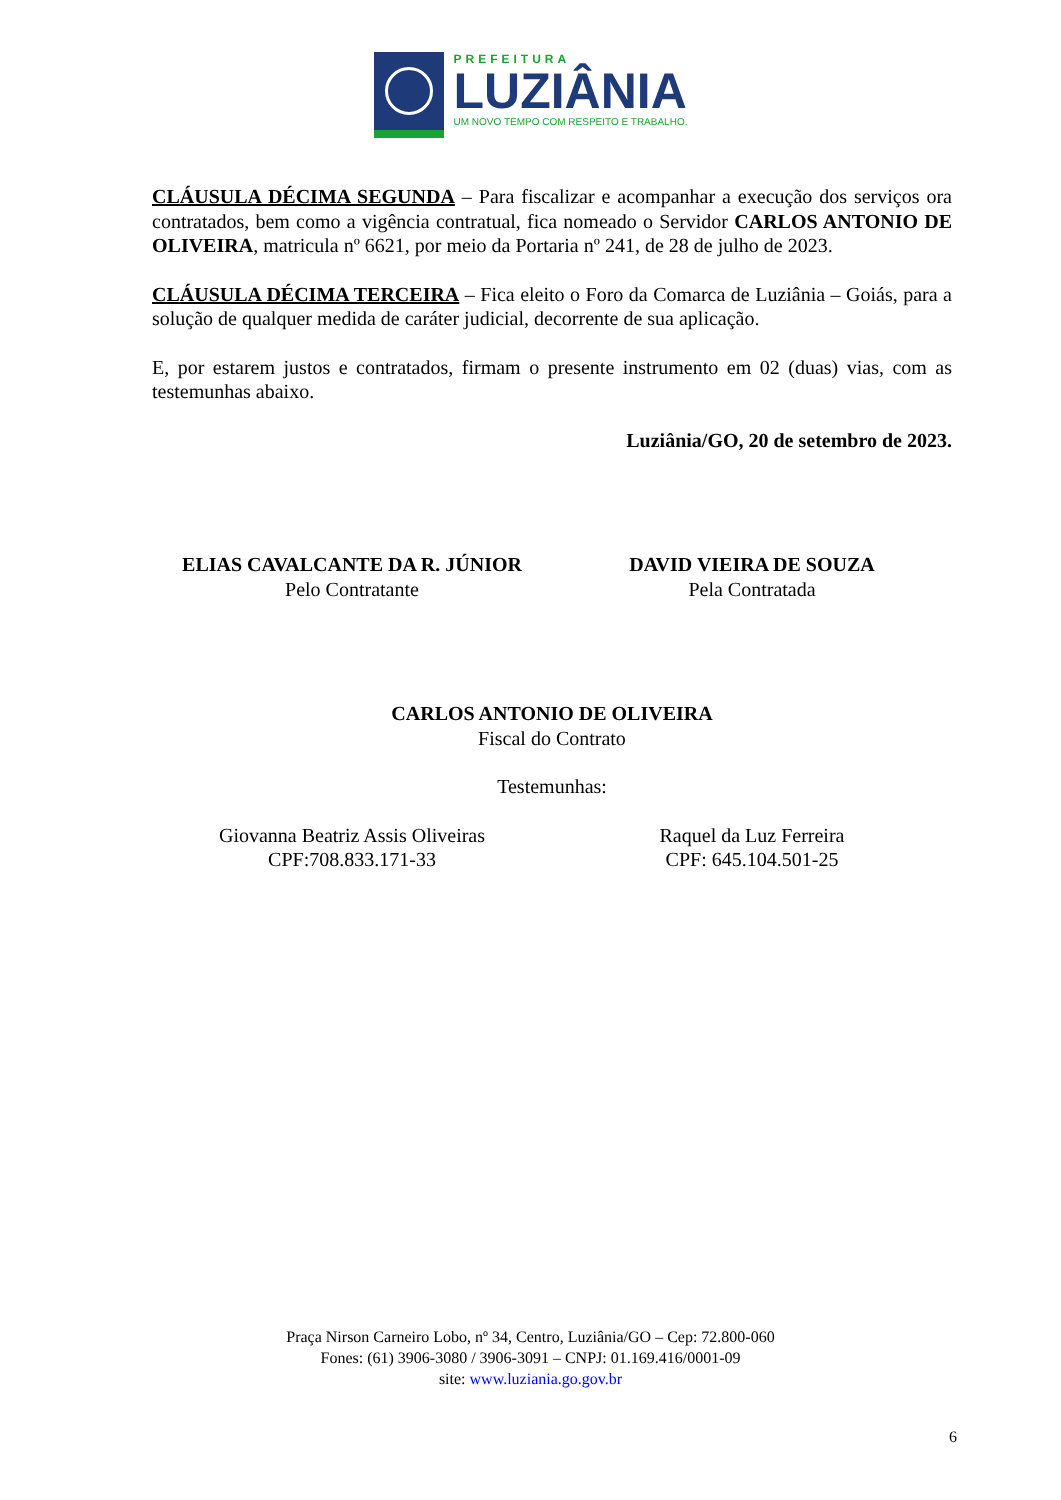PREFEITURA
LUZIÂNIA
UM NOVO TEMPO COM RESPEITO E TRABALHO.
CLÁUSULA DÉCIMA SEGUNDA – Para fiscalizar e acompanhar a execução dos serviços ora contratados, bem como a vigência contratual, fica nomeado o Servidor CARLOS ANTONIO DE OLIVEIRA, matricula nº 6621, por meio da Portaria nº 241, de 28 de julho de 2023.
CLÁUSULA DÉCIMA TERCEIRA – Fica eleito o Foro da Comarca de Luziânia – Goiás, para a solução de qualquer medida de caráter judicial, decorrente de sua aplicação.
E, por estarem justos e contratados, firmam o presente instrumento em 02 (duas) vias, com as testemunhas abaixo.
Luziânia/GO, 20 de setembro de 2023.
ELIAS CAVALCANTE DA R. JÚNIOR
Pelo Contratante
DAVID VIEIRA DE SOUZA
Pela Contratada
CARLOS ANTONIO DE OLIVEIRA
Fiscal do Contrato
Testemunhas:
Giovanna Beatriz Assis Oliveiras
CPF:708.833.171-33
Raquel da Luz Ferreira
CPF: 645.104.501-25
Praça Nirson Carneiro Lobo, nº 34, Centro, Luziânia/GO – Cep: 72.800-060
Fones: (61) 3906-3080 / 3906-3091 – CNPJ: 01.169.416/0001-09
site: www.luziania.go.gov.br
6